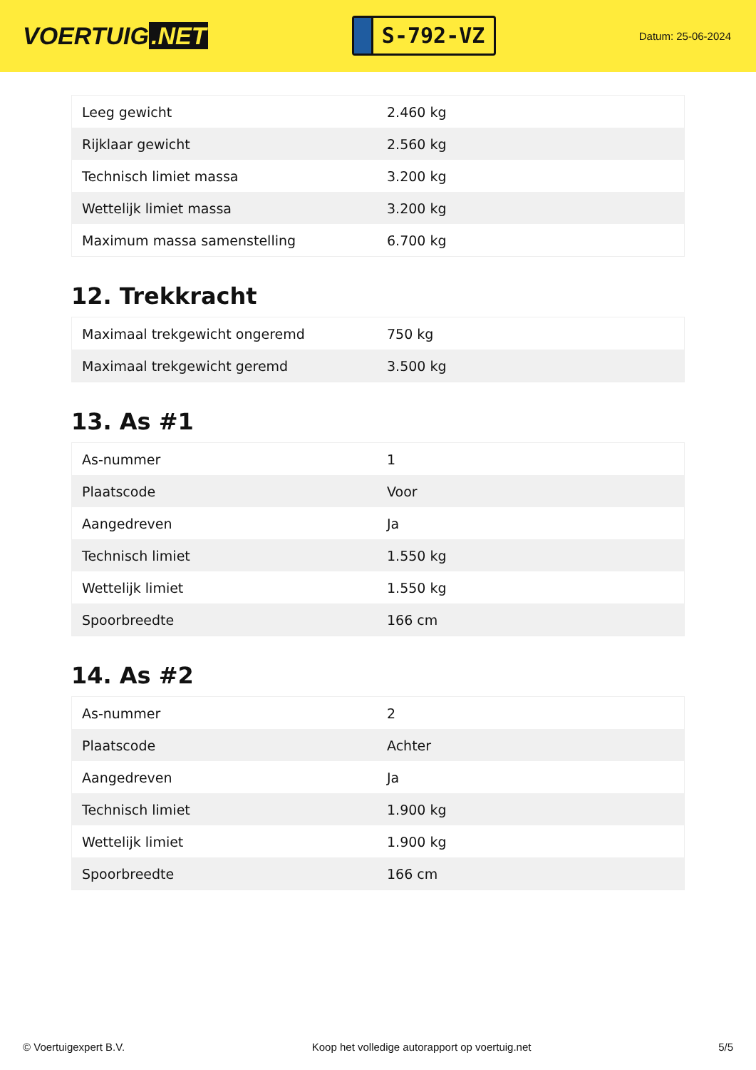VOERTUIG.NET
S-792-VZ
Datum: 25-06-2024
| Leeg gewicht | 2.460 kg |
| Rijklaar gewicht | 2.560 kg |
| Technisch limiet massa | 3.200 kg |
| Wettelijk limiet massa | 3.200 kg |
| Maximum massa samenstelling | 6.700 kg |
12. Trekkracht
| Maximaal trekgewicht ongeremd | 750 kg |
| Maximaal trekgewicht geremd | 3.500 kg |
13. As #1
| As-nummer | 1 |
| Plaatscode | Voor |
| Aangedreven | Ja |
| Technisch limiet | 1.550 kg |
| Wettelijk limiet | 1.550 kg |
| Spoorbreedte | 166 cm |
14. As #2
| As-nummer | 2 |
| Plaatscode | Achter |
| Aangedreven | Ja |
| Technisch limiet | 1.900 kg |
| Wettelijk limiet | 1.900 kg |
| Spoorbreedte | 166 cm |
© Voertuigexpert B.V. Koop het volledige autorapport op voertuig.net 5/5